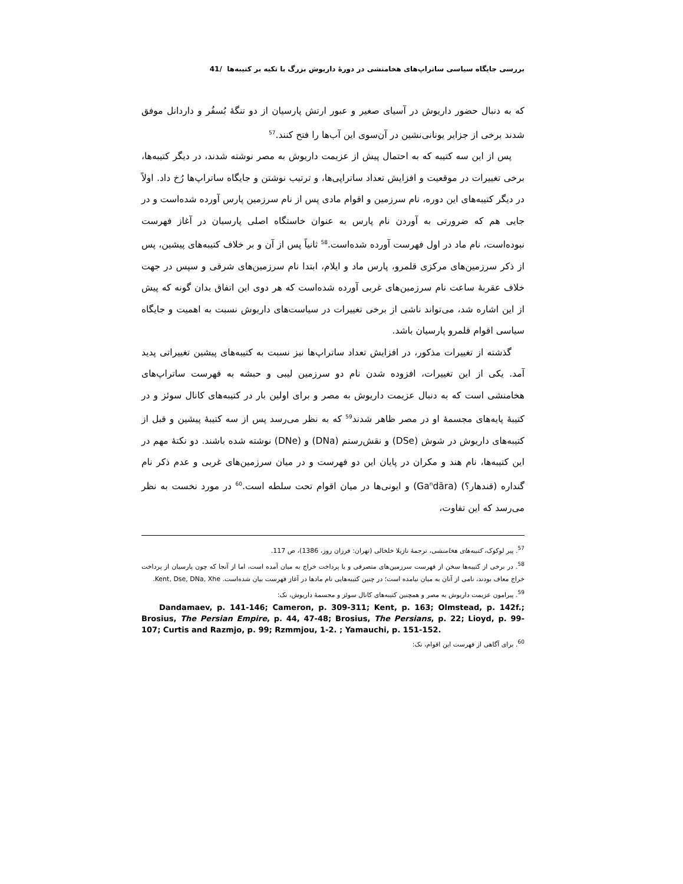بررسی جایگاه سیاسی ساتراپ‌های هخامنشی در دورهٔ داریوش بزرگ با تکیه بر کتیبه‌ها /41
که به دنبال حضور داریوش در آسیای صغیر و عبور ارتش پارسیان از دو تنگهٔ بُسفُر و داردانل موفق شدند برخی از جزایر یونانی‌نشین در آن‌سوی این آب‌ها را فتح کنند.<sup>57</sup>
پس از این سه کتیبه که به احتمال پیش از عزیمت داریوش به مصر نوشته شدند، در دیگر کتیبه‌ها، برخی تغییرات در موقعیت و افزایش تعداد ساتراپی‌ها، و ترتیب نوشتن و جایگاه ساتراپ‌ها رُخ داد. اولاً در دیگر کتیبه‌های این دوره، نام سرزمین و اقوام مادی پس از نام سرزمین پارس آورده شده‌است و در جایی هم که ضرورتی به آوردن نام پارس به عنوان خاستگاه اصلی پارسیان در آغاز فهرست نبوده‌است، نام ماد در اول فهرست آورده شده‌است.<sup>58</sup> ثانیاً پس از آن و بر خلاف کتیبه‌های پیشین، پس از ذکر سرزمین‌های مرکزی قلمرو، پارس ماد و ایلام، ابتدا نام سرزمین‌های شرقی و سپس در جهت خلاف عقربهٔ ساعت نام سرزمین‌های غربی آورده شده‌است که هر دوی این اتفاق بدان گونه که پیش از این اشاره شد، می‌تواند ناشی از برخی تغییرات در سیاست‌های داریوش نسبت به اهمیت و جایگاه سیاسی اقوام قلمرو پارسیان باشد.
گذشته از تغییرات مذکور، در افزایش تعداد ساتراپ‌ها نیز نسبت به کتیبه‌های پیشین تغییراتی پدید آمد. یکی از این تغییرات، افزوده شدن نام دو سرزمین لیبی و حبشه به فهرست ساتراپ‌های هخامنشی است که به دنبال عزیمت داریوش به مصر و برای اولین بار در کتیبه‌های کانال سوئز و در کتیبهٔ پایه‌های مجسمهٔ او در مصر ظاهر شدند<sup>59</sup> که به نظر می‌رسد پس از سه کتیبهٔ پیشین و قبل از کتیبه‌های داریوش در شوش (DSe) و نقش‌رستم (DNa) و (DNe) نوشته شده باشند. دو نکتهٔ مهم در این کتیبه‌ها، نام هند و مکران در پایان این دو فهرست و در میان سرزمین‌های غربی و عدم ذکر نام گنداره (قندهار؟) (Ga<sup>n</sup>dāra) و ایونی‌ها در میان اقوام تحت سلطه است.<sup>60</sup> در مورد نخست به نظر می‌رسد که این تفاوت،
<sup>57</sup>. پیر لوکوک، کتیبه‌های هخامنشی، ترجمهٔ نازیلا خلخالی (تهران: فرزان روز، 1386)، ص 117.
<sup>58</sup>. در برخی از کتیبه‌ها سخن از فهرست سرزمین‌های متصرفی و یا پرداخت خراج به میان آمده است، اما از آنجا که چون پارسیان از پرداخت خراج معاف بودند، نامی از آنان به میان نیامده است؛ در چنین کتیبه‌هایی نام مادها در آغاز فهرست بیان شده‌است. Kent, Dse, DNa, Xhe.
<sup>59</sup>. پیرامون عزیمت داریوش به مصر و همچنین کتیبه‌های کانال سوئز و مجسمهٔ داریوش، نک:
Dandamaev, p. 141-146; Cameron, p. 309-311; Kent, p. 163; Olmstead, p. 142f.; Brosius, The Persian Empire, p. 44, 47-48; Brosius, The Persians, p. 22; Lioyd, p. 99-107; Curtis and Razmjo, p. 99; Rzmmjou, 1-2. ; Yamauchi, p. 151-152.
<sup>60</sup>. برای آگاهی از فهرست این اقوام، نک: